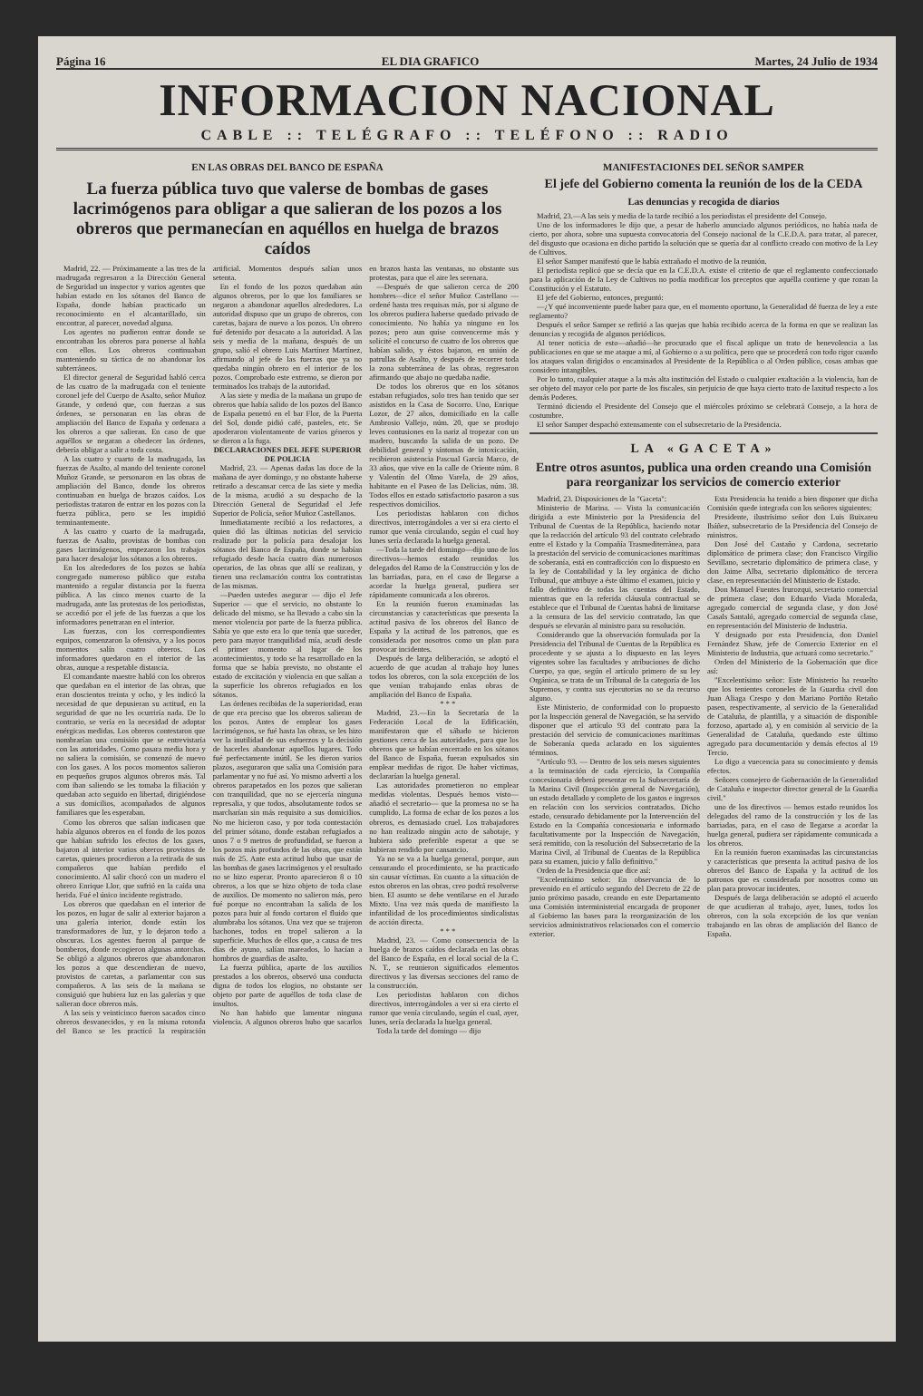Página 16 EL DIA GRAFICO Martes, 24 Julio de 1934
INFORMACION NACIONAL
CABLE :: TELÉGRAFO :: TELÉFONO :: RADIO
EN LAS OBRAS DEL BANCO DE ESPAÑA
La fuerza pública tuvo que valerse de bombas de gases lacrimógenos para obligar a que salieran de los pozos a los obreros que permanecían en aquéllos en huelga de brazos caídos
Madrid, 22. — Próximamente a las tres de la madrugada regresaron a la Dirección General de Seguridad un inspector y varios agentes que habían estado en los sótanos del Banco de España, donde habían practicado un reconocimiento en el alcantarillado, sin encontrar, al parecer, novedad alguna.
Los agentes no pudieron entrar donde se encontraban los obreros para ponerse al habla con ellos. Los obreros continuaban manteniendo su táctica de no abandonar los subterráneos.
El director general de Seguridad habló cerca de las cuatro de la madrugada con el teniente coronel jefe del Cuerpo de Asalto, señor Muñoz Grande, y ordenó que, con fuerzas a sus órdenes, se personaran en las obras de ampliación del Banco de España y ordenara a los obreros a que salieran. En caso de que aquéllos se negaran a obedecer las órdenes, debería obligar a salir a toda costa.
A las cuatro y cuarto de la madrugada, las fuerzas de Asalto, al mando del teniente coronel Muñoz Grande, se personaron en las obras de ampliación del Banco, donde los obreros continuaban en huelga de brazos caídos. Los periodistas trataron de entrar en los pozos con la fuerza pública, pero se les impidió terminantemente.
A las cuatro y cuarto de la madrugada, fuerzas de Asalto, provistas de bombas con gases lacrimógenos, empezaron los trabajos para hacer desalojar los sótanos a los obreros.
En los alrededores de los pozos se había congregado numeroso público que estaba mantenido a regular distancia por la fuerza pública. A las cinco menos cuarto de la madrugada, ante las protestas de los periodistas, se accedió por el jefe de las fuerzas a que los informadores penetraran en el interior.
Las fuerzas, con los correspondientes equipos, comenzaron la ofensiva, y a los pocos momentos salín cuatro obreros. Los informadores quedaron en el interior de las obras, aunque a respetable distancia.
El comandante maestre habló con los obreros que quedaban en el interior de las obras, que eran doscientos treinta y ocho, y les indicó la necesidad de que depusieran su actitud, en la seguridad de que no les ocurriría nada. De lo contrario, se vería en la necesidad de adoptar enérgicas medidas. Los obreros contestaron que nombrarían una comisión que se entrevistaría con las autoridades. Como pasara media hora y no saliera la comisión, se comenzó de nuevo con los gases. A los pocos momentos salieron en pequeños grupos algunos obreros más. Tal com iban saliendo se les tomaba la filiación y quedaban acto seguido en libertad, dirigiéndose a sus domicilios, acompañados de algunos familiares que les esperaban.
Como los obreros que salían indicasen que había algunos obreros en el fondo de los pozos que habían sufrido los efectos de los gases, bajaron al interior varios obreros provistos de caretas, quienes procedieron a la retirada de sus compañeros que habían perdido el conocimiento. Al salir chocó con un madero el obrero Enrique Llor, que sufrió en la caída una herida. Fué el único incidente registrado.
Los obreros que quedaban en el interior de los pozos, en lugar de salir al exterior bajaron a una galería interior, donde están los transformadores de luz, y lo dejaron todo a obscuras. Los agentes fueron al parque de bomberos, donde recogieron algunas antorchas. Se obligó a algunos obreros que abandonaron los pozos a que descendieran de nuevo, provistos de caretas, a parlamentar con sus compañeros. A las seis de la mañana se consiguió que hubiera luz en las galerías y que salieran doce obreros más.
A las seis y veinticinco fueron sacados cinco obreros desvanecidos, y en la misma rotonda del Banco se les practicó la respiración artificial. Momentos después salían unos setenta.
En el fondo de los pozos quedaban aún algunos obreros, por lo que los familiares se negaron a abandonar aquellos alrededores. La autoridad dispuso que un grupo de obreros, con caretas, bajara de nuevo a los pozos. Un obrero fué detenido por desacato a la autoridad. A las seis y media de la mañana, después de un grupo, salió el obrero Luis Martínez Martínez, afirmando al jefe de las fuerzas que ya no quedaba ningún obrero en el interior de los pozos. Comprobado este extremo, se dieron por terminados los trabajs de la autoridad.
A las siete y media de la mañana un grupo de obreros que había salido de los pozos del Banco de España penetró en el bar Flor, de la Puerta del Sol, donde pidió café, pasteles, etc. Se apoderaron violentamente de varios géneros y se dieron a la fuga.
DECLARACIONES DEL JEFE SUPERIOR DE POLICIA
Madrid, 23. — Apenas dadas las doce de la mañana de ayer domingo, y no obstante haberse retirado a descansar cerca de las siete y media de la misma, acudió a su despacho de la Dirección General de Seguridad el Jefe Superior de Policía, señor Muñoz Castellanos.
Inmediatamente recibió a los redactores, a quien dió las últimas noticias del servicio realizado por la policía para desalojar los sótanos del Banco de España, donde se habían refugiado desde hacía cuatro días numerosos operarios, de las obras que allí se realizan, y tienen una reclamación contra los contratistas de las mismas.
—Pueden ustedes asegurar — dijo el Jefe Superior — que el servicio, no obstante lo delicado del mismo, se ha llevado a cabo sin la menor violencia por parte de la fuerza pública. Sabía yo que esto era lo que tenía que suceder, pero para mayor tranquilidad mía, acudí desde el primer momento al lugar de los acontecimientos, y todo se ha resarrollado en la forma que se había previsto, no obstante el estado de excitación y violencia en que salían a la superficie los obreros refugiados en los sótanos.
Las órdenes recibidas de la superioridad, eran de que era preciso que los obreros salieran de los pozos. Antes de emplear los gases lacrimógenos, se fué hasta las obras, se les hizo ver la inutilidad de sus esfuerzos y la decisión de hacerles abandonar aquellos lugares. Todo fué perfectamente inútil. Se les dieron varios plazos, aseguraron que salía una Comisión para parlamentar y no fué así. Yo mismo advertí a los obreros parapetados en los pozos que salieran con tranquilidad, que no se ejercería ninguna represalia, y que todos, absolutamente todos se marcharían sin más requisito a sus domicilios. No me hicieron caso, y por toda contestación del primer sótano, donde estaban refugiados a unos 7 o 9 metros de profundidad, se fueron a los pozos más profundos de las obras, que están más de 25. Ante esta actitud hubo que usar de las bombas de gases lacrimógenos y el resultado no se hizo esperar. Pronto aparecieron 8 o 10 obreros, a los que se hizo objeto de toda clase de auxilios. De momento no salieron más, pero fué porque no encontraban la salida de los pozos para huir al fondo cortaron el fluido que alumbraba los sótanos. Una vez que se trajeron hachones, todos en tropel salieron a la superficie. Muchos de ellos que, a causa de tres días de ayuno, salían mareados, lo hacían a hombros de guardias de asalto.
La fuerza pública, aparte de los auxilios prestados a los obreros, observó una conducta digna de todos los elogios, no obstante ser objeto por parte de aquéllos de toda clase de insultos.
No han habido que lamentar ninguna violencia. A algunos obreros hubo que sacarlos en brazos hasta las ventanas, no obstante sus protestas, para que el aire les serenara.
—Después de que salieron cerca de 200 hombres—dice el señor Muñoz Castellano — ordené hasta tres requisas más, por si alguno de los obreros pudiera haberse quedado privado de conocimiento. No había ya ninguno en los pozos; pero aun quise convencerme más y solicité el concurso de cuatro de los obreros que habían salido, y éstos bajaron, en unión de patrullas de Asalto, y después de recorrer toda la zona subterránea de las obras, regresaron afirmando que abajo no quedaba nadie.
De todos los obreros que en los sótanos estaban refugiados, solo tres han tenido que ser asistidos en la Casa de Socorro. Uno, Enrique Lozor, de 27 años, domiciliado en la calle Ambrosio Vallejo, núm. 20, que se produjo leves contusiones en la nariz al tropezar con un madero, buscando la salida de un pozo. De debilidad general y síntomas de intoxicación, recibieron asistencia Pascual García Marco, de 33 años, que vive en la calle de Oriente núm. 8 y Valentín del Olmo Varela, de 29 años, habitante en el Paseo de las Delicias, núm. 38. Todos ellos en estado satisfactorio pasaron a sus respectivos domicilios.
Los periodistas hablaron con dichos directivos, interrogándoles a ver si era cierto el rumor que venía circulando, según el cual hoy lunes sería declarada la huelga general.
—Toda la tarde del domingo—dijo uno de los directivos—hemos estado reunidos los delegados del Ramo de la Construcción y los de las barriadas, para, en el caso de llegarse a acordar la huelga general, pudiera ser rápidamente comunicada a los obreros.
En la reunión fueron examinadas las circunstancias y características que presenta la actitud pasiva de los obreros del Banco de España y la actitud de los patronos, que es considerada por nosotros como un plan para provocar incidentes.
Después de larga deliberación, se adoptó el acuerdo de que acudan al trabajo hoy lunes todos los obreros, con la sola excepción de los que venían trabajando enlas obras de ampliación del Banco de España.
* * *
Madrid, 23.—En la Secretaría de la Federación Local de la Edificación, manifestaron que el sábado se hicieron gestiones cerca de las autoridades, para que los obreros que se habían encerrado en los sótanos del Banco de España, fueran expulsados sin emplear medidas de rigor. De haber víctimas, declararían la huelga general.
Las autoridades prometieron no emplear medidas violentas. Después hemos visto—añadió el secretario— que la promesa no se ha cumplido. La forma de echar de los pozos a los obreros, es demasiado cruel. Los trabajadores no han realizado ningún acto de sabotaje, y hubiera sido preferible esperar a que se hubieran rendido por cansancio.
Ya no se va a la huelga general, porque, aun censurando el procedimiento, se ha practicado sin causar víctimas. En cuanto a la situación de estos obreros en las obras, creo podrá resolverse bien. El asunto se debe ventilarse en el Jurado Mixto. Una vez más queda de manifiesto la infantilidad de los procedimientos sindicalistas de acción directa.
* * *
Madrid, 23. — Como consecuencia de la huelga de brazos caídos declarada en las obras del Banco de España, en el local social de la C. N. T., se reunieron significados elementos directivos y las diversas secciones del ramo de la construcción.
Los periodistas hablaron con dichos directivos, interrogándoles a ver si era cierto el rumor que venía circulando, según el cual, ayer, lunes, sería declarada la huelga general.
Toda la tarde del domingo — dijo
MANIFESTACIONES DEL SEÑOR SAMPER
El jefe del Gobierno comenta la reunión de los de la CEDA
Las denuncias y recogida de diarios
Madrid, 23.—A las seis y media de la tarde recibió a los periodistas el presidente del Consejo.
Uno de los informadores le dijo que, a pesar de haberlo anunciado algunos periódicos, no había nada de cierto, por ahora, sobre una supuesta convocatoria del Consejo nacional de la C.E.D.A. para tratar, al parecer, del disgusto que ocasiona en dicho partido la solución que se quería dar al conflicto creado con motivo de la Ley de Cultivos.
El señor Samper manifestó que le había extrañado el motivo de la reunión.
El periodista replicó que se decía que en la C.E.D.A. existe el criterio de que el reglamento confeccionado para la aplicación de la Ley de Cultivos no podía modificar los preceptos que aquélla contiene y que rozan la Constitución y el Estatuto.
El jefe del Gobierno, entonces, preguntó:
—¿Y qué inconveniente puede haber para que, en el momento oportuno, la Generalidad dé fuerza de ley a este reglamento?
Después el señor Samper se refirió a las quejas que había recibido acerca de la forma en que se realizan las denuncias y recogida de algunos periódicos.
Al tener noticia de esto—añadió—he procurado que el fiscal aplique un trato de benevolencia a las publicaciones en que se me ataque a mí, al Gobierno o a su política, pero que se procederá con todo rigor cuando los ataques valan dirigidos o encaminados al Presidente de la República o al Orden público, cosas ambas que considero intangibles.
Por lo tanto, cualquier ataque a la más alta institución del Estado o cualquier exaltación a la violencia, han de ser objeto del mayor celo por parte de los fiscales, sin perjuicio de que haya cierto trato de laxitud respecto a los demás Poderes.
Terminó diciendo el Presidente del Consejo que el miércoles próximo se celebrará Consejo, a la hora de costumbre.
El señor Samper despachó extensamente con el subsecretario de la Presidencia.
LA «GACETA»
Entre otros asuntos, publica una orden creando una Comisión para reorganizar los servicios de comercio exterior
Madrid, 23. Disposiciones de la "Gaceta":
Ministerio de Marina. — Vista la comunicación dirigida a este Ministerio por la Presidencia del Tribunal de Cuentas de la República, haciendo notar que la redacción del artículo 93 del contrato celebrado entre el Estado y la Compañía Trasmediterránea, para la prestación del servicio de comunicaciones marítimas de soberanía, está en contradicción con lo dispuesto en la ley de Contabilidad y la ley orgánica de dicho Tribunal, que atribuye a éste último el examen, juicio y fallo definitivo de todas las cuentas del Estado, mientras que en la referida cláusula contractual se establece que el Tribunal de Cuentas habrá de limitarse a la censura de las del servicio contratado, las que después se elevarán al ministro para su resolución.
Considerando que la observación formulada por la Presidencia del Tribunal de Cuentas de la República es procedente y se ajusta a lo dispuesto en las leyes vigentes sobre las facultades y atribuciones de dicho Cuerpo, ya que, según el artículo primero de su ley Orgánica, se trata de un Tribunal de la categoría de los Supremos, y contra sus ejecutorias no se da recurso alguno.
Este Ministerio, de conformidad con lo propuesto por la Inspección general de Navegación, se ha servido disponer que el artículo 93 del contrato para la prestación del servicio de comunicaciones marítimas de Soberanía queda aclarado en los siguientes términos.
"Artículo 93. — Dentro de los seis meses siguientes a la terminación de cada ejercicio, la Compañía concesionaria deberá presentar en la Subsecretaría de la Marina Civil (Inspección general de Navegación), un estado detallado y completo de los gastos e ingresos en relación con los servicios contratados. Dicho estado, censurado debidamente por la Intervención del Estado en la Compañía concesionaria e informado facultativamente por la Inspección de Navegación, será remitido, con la resolución del Subsecretario de la Marina Civil, al Tribunal de Cuentas de la República para su examen, juicio y fallo definitivo."
Orden de la Presidencia que dice así:
"Excelentísimo señor: En observancia de lo prevenido en el artículo segundo del Decreto de 22 de junio próximo pasado, creando en este Departamento una Comisión interministerial encargada de proponer al Gobierno las bases para la reorganización de los servicios administrativos relacionados con el comercio exterior.
Esta Presidencia ha tenido a bien disponer que dicha Comisión quede integrada con los señores siguientes:
Presidente, ilustrísimo señor don Luis Buixareu Ibáñez, subsecretario de la Presidencia del Consejo de ministros.
Don José del Castaño y Cardona, secretario diplomático de primera clase; don Francisco Virgilio Sevillano, secretario diplomático de primera clase, y don Jaime Alba, secretario diplomático de tercera clase, en representación del Ministerio de Estado.
Don Manuel Fuentes Irurozqui, secretario comercial de primera clase; don Eduardo Viada Moraleda, agregado comercial de segunda clase, y don José Casals Santaló, agregado comercial de segunda clase, en representación del Ministerio de Industria.
Y designado por esta Presidencia, don Daniel Fernández Shaw, jefe de Comercio Exterior en el Ministerio de Industria, que actuará como secretario."
Orden del Ministerio de la Gobernación que dice así:
"Excelentísimo señor: Este Ministerio ha resuelto que los tenientes coroneles de la Guardia civil don Juan Aliaga Crespo y don Mariano Portiño Retaño pasen, respectivamente, al servicio de la Generalidad de Cataluña, de plantilla, y a situación de disponible forzoso, apartado a), y en comisión al servicio de la Generalidad de Cataluña, quedando este último agregado para documentación y demás efectos al 19 Tercio.
Lo digo a vuecencia para su conocimiento y demás efectos.
Señores consejero de Gobernación de la Generalidad de Cataluña e inspector director general de la Guardia civil."
uno de los directivos — hemos estado reunidos los delegados del ramo de la construcción y los de las barriadas, para, en el caso de llegarse a acordar la huelga general, pudiera ser rápidamente comunicada a los obreros.
En la reunión fueron examinadas las circunstancias y características que presenta la actitud pasiva de los obreros del Banco de España y la actitud de los patronos que es considerada por nosotros como un plan para provocar incidentes.
Después de larga deliberación se adoptó el acuerdo de que acudieran al trabajo, ayer, lunes, todos los obreros, con la sola excepción de los que venían trabajando en las obras de ampliación del Banco de España.